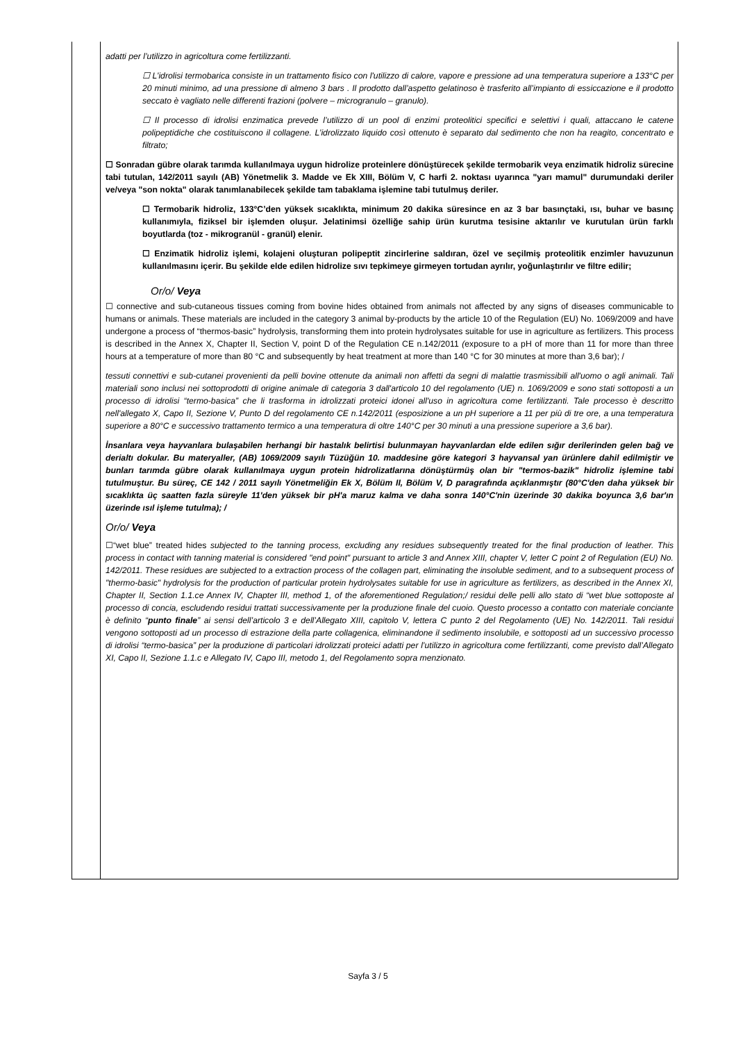adatti per l’utilizzo in agricoltura come fertilizzanti.
☐ L’idrolisi termobarica consiste in un trattamento fisico con l'utilizzo di calore, vapore e pressione ad una temperatura superiore a 133°C per 20 minuti minimo, ad una pressione di almeno 3 bars . Il prodotto dall’aspetto gelatinoso è trasferito all’impianto di essiccazione e il prodotto seccato è vagliato nelle differenti frazioni (polvere – microgranulo – granulo).
☐ Il processo di idrolisi enzimatica prevede l’utilizzo di un pool di enzimi proteolitici specifici e selettivi i quali, attaccano le catene polipeptidiche che costituiscono il collagene. L’idrolizzato liquido così ottenuto è separato dal sedimento che non ha reagito, concentrato e filtrato;
☐ Sonradan gübre olarak tarımda kullanılmaya uygun hidrolize proteinlere dönüştürecek şekilde termobarik veya enzimatik hidroliz sürecine tabi tutulan, 142/2011 sayılı (AB) Yönetmelik 3. Madde ve Ek XIII, Bölüm V, C harfi 2. noktası uyarınca "yarı mamul" durumundaki deriler ve/veya "son nokta" olarak tanımlanabilecek şekilde tam tabaklama işlemine tabi tutulmuş deriler.
☐ Termobarik hidroliz, 133°C’den yüksek sıcaklıkta, minimum 20 dakika süresince en az 3 bar basınçtaki, ısı, buhar ve basınç kullanımıyla, fiziksel bir işlemden oluşur. Jelatinimsi özelliğe sahip ürün kurutma tesisine aktarılır ve kurutulan ürün farklı boyutlarda (toz - mikrogranül - granül) elenir.
☐ Enzimatik hidroliz işlemi, kolajeni oluşturan polipeptit zincirlerine saldıran, özel ve seçilmiş proteolitik enzimler havuzunun kullanılmasını içerir. Bu şekilde elde edilen hidrolize sıvı tepkimeye girmeyen tortudan ayrılır, yoğunlaştırılır ve filtre edilir;
Or/o/ Veya
☐ connective and sub-cutaneous tissues coming from bovine hides obtained from animals not affected by any signs of diseases communicable to humans or animals. These materials are included in the category 3 animal by-products by the article 10 of the Regulation (EU) No. 1069/2009 and have undergone a process of “thermos-basic” hydrolysis, transforming them into protein hydrolysates suitable for use in agriculture as fertilizers. This process is described in the Annex X, Chapter II, Section V, point D of the Regulation CE n.142/2011 (exposure to a pH of more than 11 for more than three hours at a temperature of more than 80 °C and subsequently by heat treatment at more than 140 °C for 30 minutes at more than 3,6 bar); /
tessuti connettivi e sub-cutanei provenienti da pelli bovine ottenute da animali non affetti da segni di malattie trasmissibili all'uomo o agli animali. Tali materiali sono inclusi nei sottoprodotti di origine animale di categoria 3 dall'articolo 10 del regolamento (UE) n. 1069/2009 e sono stati sottoposti a un processo di idrolisi “termo-basica” che li trasforma in idrolizzati proteici idonei all'uso in agricoltura come fertilizzanti. Tale processo è descritto nell'allegato X, Capo II, Sezione V, Punto D del regolamento CE n.142/2011 (esposizione a un pH superiore a 11 per più di tre ore, a una temperatura superiore a 80°C e successivo trattamento termico a una temperatura di oltre 140°C per 30 minuti a una pressione superiore a 3,6 bar).
İnsanlara veya hayvanlara bulaşabilen herhangi bir hastalık belirtisi bulunmayan hayvanlardan elde edilen sığır derilerinden gelen bağ ve derialtı dokular. Bu materyaller, (AB) 1069/2009 sayılı Tüzüğün 10. maddesine göre kategori 3 hayvansal yan ürünlere dahil edilmiştir ve bunları tarımda gübre olarak kullanılmaya uygun protein hidrolizatlarına dönüştürmüş olan bir "termos-bazik" hidroliz işlemine tabi tutulmuştur. Bu süreç, CE 142 / 2011 sayılı Yönetmeliğin Ek X, Bölüm II, Bölüm V, D paragrafında açıklanmıştır (80°C'den daha yüksek bir sıcaklıkta üç saatten fazla süreyle 11'den yüksek bir pH'a maruz kalma ve daha sonra 140°C'nin üzerinde 30 dakika boyunca 3,6 bar'ın üzerinde ısıl işleme tutulma); /
Or/o/ Veya
☐“wet blue” treated hides subjected to the tanning process, excluding any residues subsequently treated for the final production of leather. This process in contact with tanning material is considered "end point" pursuant to article 3 and Annex XIII, chapter V, letter C point 2 of Regulation (EU) No. 142/2011. These residues are subjected to a extraction process of the collagen part, eliminating the insoluble sediment, and to a subsequent process of "thermo-basic" hydrolysis for the production of particular protein hydrolysates suitable for use in agriculture as fertilizers, as described in the Annex XI, Chapter II, Section 1.1.ce Annex IV, Chapter III, method 1, of the aforementioned Regulation;/ residui delle pelli allo stato di “wet blue sottoposte al processo di concia, escludendo residui trattati successivamente per la produzione finale del cuoio. Questo processo a contatto con materiale conciante è definito “punto finale” ai sensi dell’articolo 3 e dell’Allegato XIII, capitolo V, lettera C punto 2 del Regolamento (UE) No. 142/2011. Tali residui vengono sottoposti ad un processo di estrazione della parte collagenica, eliminandone il sedimento insolubile, e sottoposti ad un successivo processo di idrolisi “termo-basica” per la produzione di particolari idrolizzati proteici adatti per l’utilizzo in agricoltura come fertilizzanti, come previsto dall’Allegato XI, Capo II, Sezione 1.1.c e Allegato IV, Capo III, metodo 1, del Regolamento sopra menzionato.
Sayfa 3 / 5